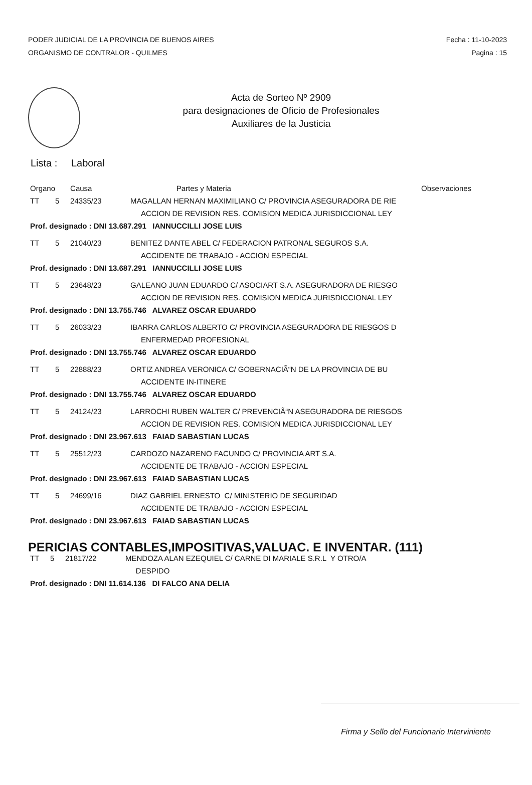PODER JUDICIAL DE LA PROVINCIA DE BUENOS AIRES
ORGANISMO DE CONTRALOR - QUILMES
Fecha : 11-10-2023
Pagina : 15
Acta de Sorteo Nº 2909
para designaciones de Oficio de Profesionales
Auxiliares de la Justicia
Lista : Laboral
| Organo | | Causa | Partes y Materia | Observaciones |
| --- | --- | --- | --- | --- |
| TT | 5 | 24335/23 | MAGALLAN HERNAN MAXIMILIANO C/ PROVINCIA ASEGURADORA DE RIE | |
| | | | ACCION DE REVISION RES. COMISION MEDICA JURISDICCIONAL LEY | |
| Prof. designado : DNI 13.687.291 IANNUCCILLI JOSE LUIS | | | | |
| TT | 5 | 21040/23 | BENITEZ DANTE ABEL C/ FEDERACION PATRONAL SEGUROS S.A. | |
| | | | ACCIDENTE DE TRABAJO - ACCION ESPECIAL | |
| Prof. designado : DNI 13.687.291 IANNUCCILLI JOSE LUIS | | | | |
| TT | 5 | 23648/23 | GALEANO JUAN EDUARDO C/ ASOCIART S.A. ASEGURADORA DE RIESGO | |
| | | | ACCION DE REVISION RES. COMISION MEDICA JURISDICCIONAL LEY | |
| Prof. designado : DNI 13.755.746 ALVAREZ OSCAR EDUARDO | | | | |
| TT | 5 | 26033/23 | IBARRA CARLOS ALBERTO C/ PROVINCIA ASEGURADORA DE RIESGOS D | |
| | | | ENFERMEDAD PROFESIONAL | |
| Prof. designado : DNI 13.755.746 ALVAREZ OSCAR EDUARDO | | | | |
| TT | 5 | 22888/23 | ORTIZ ANDREA VERONICA C/ GOBERNACIÃ“N DE LA PROVINCIA DE BU | |
| | | | ACCIDENTE IN-ITINERE | |
| Prof. designado : DNI 13.755.746 ALVAREZ OSCAR EDUARDO | | | | |
| TT | 5 | 24124/23 | LARROCHI RUBEN WALTER C/ PREVENCIÃ“N ASEGURADORA DE RIESGOS | |
| | | | ACCION DE REVISION RES. COMISION MEDICA JURISDICCIONAL LEY | |
| Prof. designado : DNI 23.967.613 FAIAD SABASTIAN LUCAS | | | | |
| TT | 5 | 25512/23 | CARDOZO NAZARENO FACUNDO C/ PROVINCIA ART S.A. | |
| | | | ACCIDENTE DE TRABAJO - ACCION ESPECIAL | |
| Prof. designado : DNI 23.967.613 FAIAD SABASTIAN LUCAS | | | | |
| TT | 5 | 24699/16 | DIAZ GABRIEL ERNESTO C/ MINISTERIO DE SEGURIDAD | |
| | | | ACCIDENTE DE TRABAJO - ACCION ESPECIAL | |
| Prof. designado : DNI 23.967.613 FAIAD SABASTIAN LUCAS | | | | |
PERICIAS CONTABLES,IMPOSITIVAS,VALUAC. E INVENTAR. (111)
| TT | 5 | 21817/22 | MENDOZA ALAN EZEQUIEL C/ CARNE DI MARIALE S.R.L Y OTRO/A |
| | | | DESPIDO |
| Prof. designado : DNI 11.614.136 DI FALCO ANA DELIA | | | |
Firma y Sello del Funcionario Interviniente